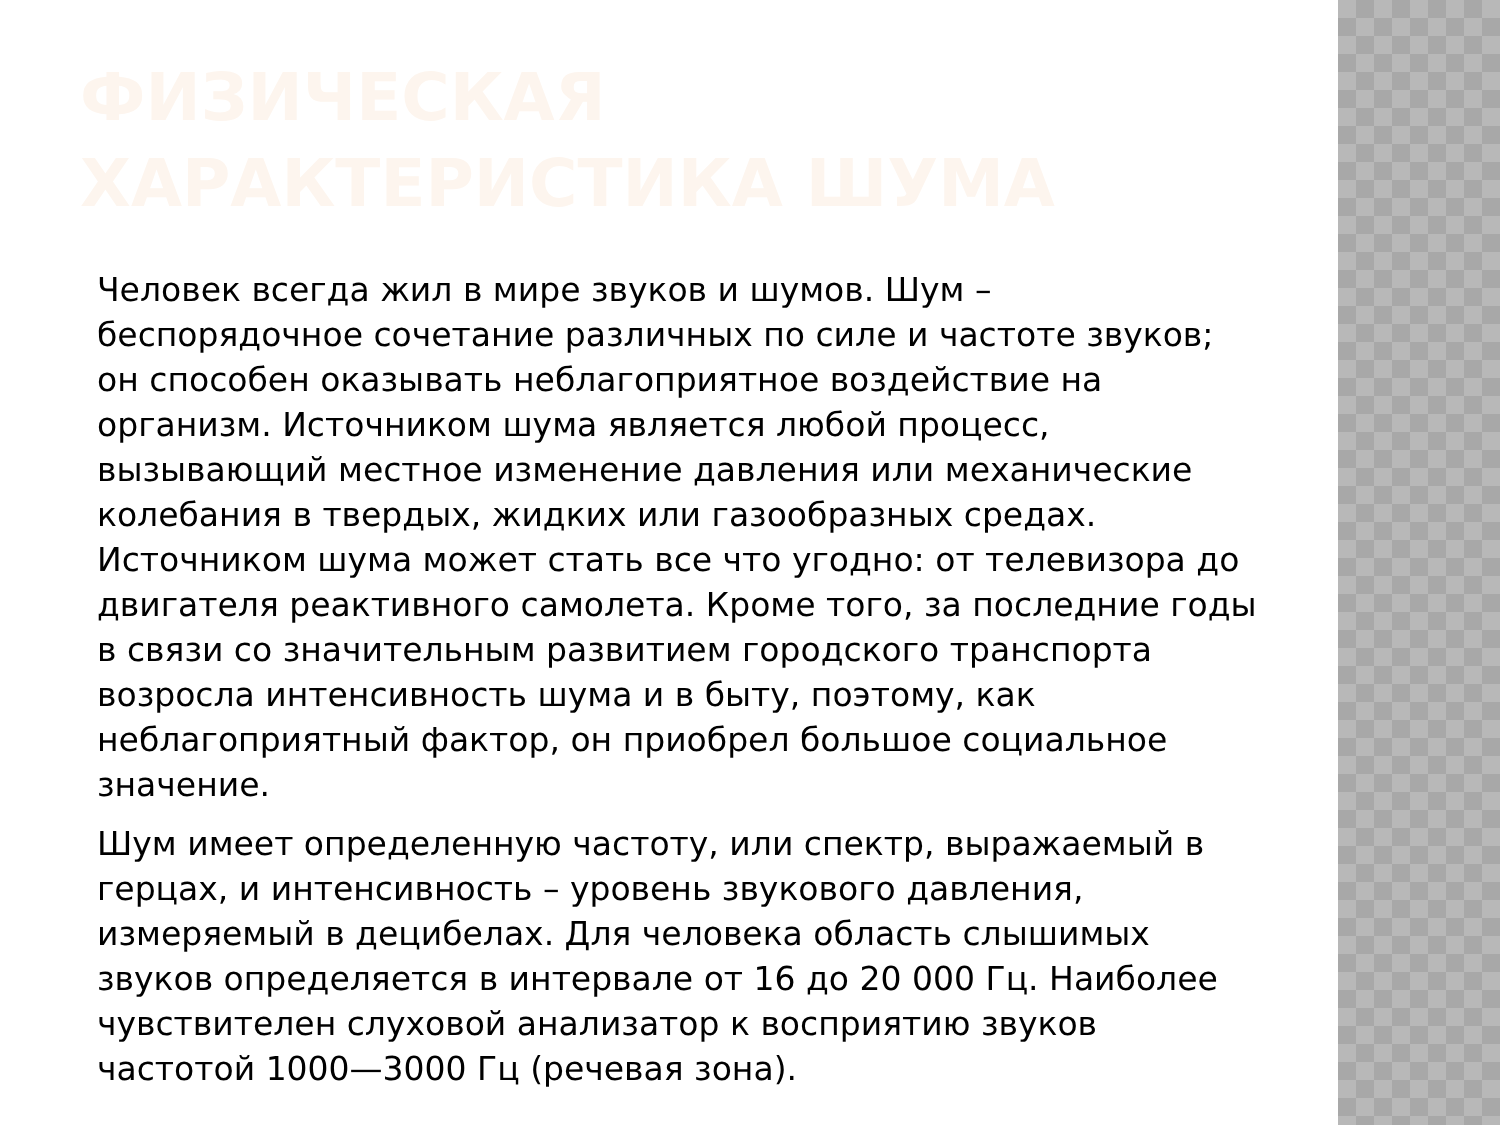ФИЗИЧЕСКАЯ ХАРАКТЕРИСТИКА ШУМА
Человек всегда жил в мире звуков и шумов. Шум – беспорядочное сочетание различных по силе и частоте звуков; он способен оказывать неблагоприятное воздействие на организм. Источником шума является любой процесс, вызывающий местное изменение давления или механические колебания в твердых, жидких или газообразных средах. Источником шума может стать все что угодно: от телевизора до двигателя реактивного самолета. Кроме того, за последние годы в связи со значительным развитием городского транспорта возросла интенсивность шума и в быту, поэтому, как неблагоприятный фактор, он приобрел большое социальное значение.
Шум имеет определенную частоту, или спектр, выражаемый в герцах, и интенсивность – уровень звукового давления, измеряемый в децибелах. Для человека область слышимых звуков определяется в интервале от 16 до 20 000 Гц. Наиболее чувствителен слуховой анализатор к восприятию звуков частотой 1000—3000 Гц (речевая зона).